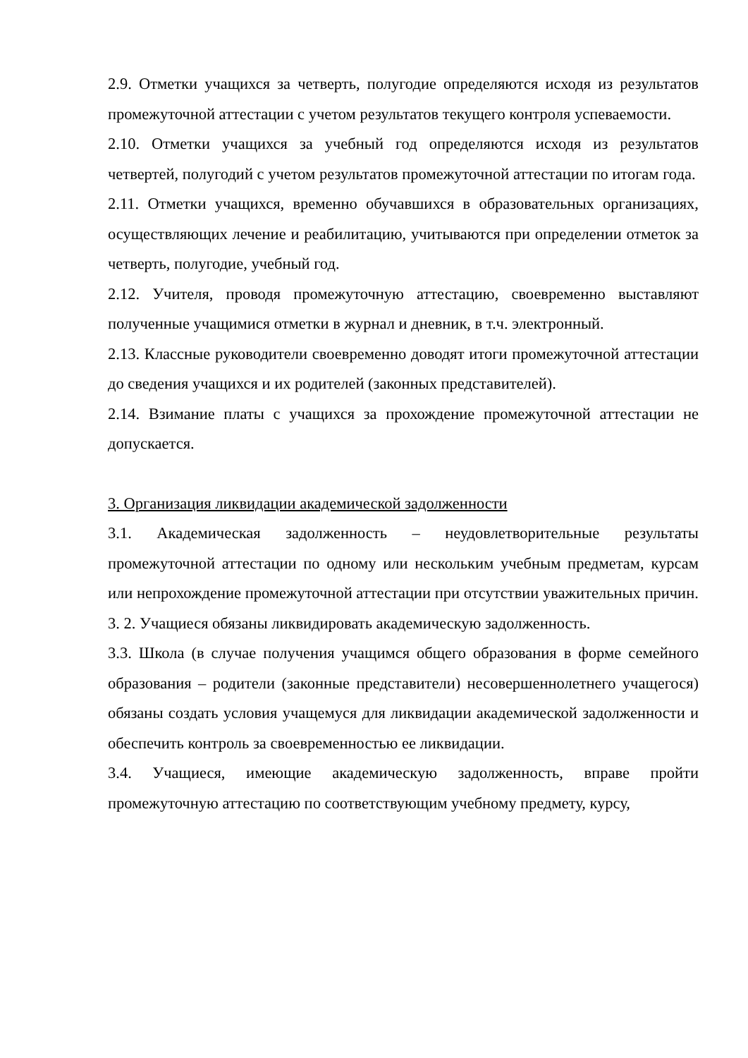2.9. Отметки учащихся за четверть, полугодие определяются исходя из результатов промежуточной аттестации с учетом результатов текущего контроля успеваемости.
2.10. Отметки учащихся за учебный год определяются исходя из результатов четвертей, полугодий с учетом результатов промежуточной аттестации по итогам года.
2.11. Отметки учащихся, временно обучавшихся в образовательных организациях, осуществляющих лечение и реабилитацию, учитываются при определении отметок за четверть, полугодие, учебный год.
2.12. Учителя, проводя промежуточную аттестацию, своевременно выставляют полученные учащимися отметки в журнал и дневник, в т.ч. электронный.
2.13. Классные руководители своевременно доводят итоги промежуточной аттестации до сведения учащихся и их родителей (законных представителей).
2.14. Взимание платы с учащихся за прохождение промежуточной аттестации не допускается.
3. Организация ликвидации академической задолженности
3.1. Академическая задолженность – неудовлетворительные результаты промежуточной аттестации по одному или нескольким учебным предметам, курсам или непрохождение промежуточной аттестации при отсутствии уважительных причин.
3. 2. Учащиеся обязаны ликвидировать академическую задолженность.
3.3. Школа (в случае получения учащимся общего образования в форме семейного образования – родители (законные представители) несовершеннолетнего учащегося) обязаны создать условия учащемуся для ликвидации академической задолженности и обеспечить контроль за своевременностью ее ликвидации.
3.4. Учащиеся, имеющие академическую задолженность, вправе пройти промежуточную аттестацию по соответствующим учебному предмету, курсу,